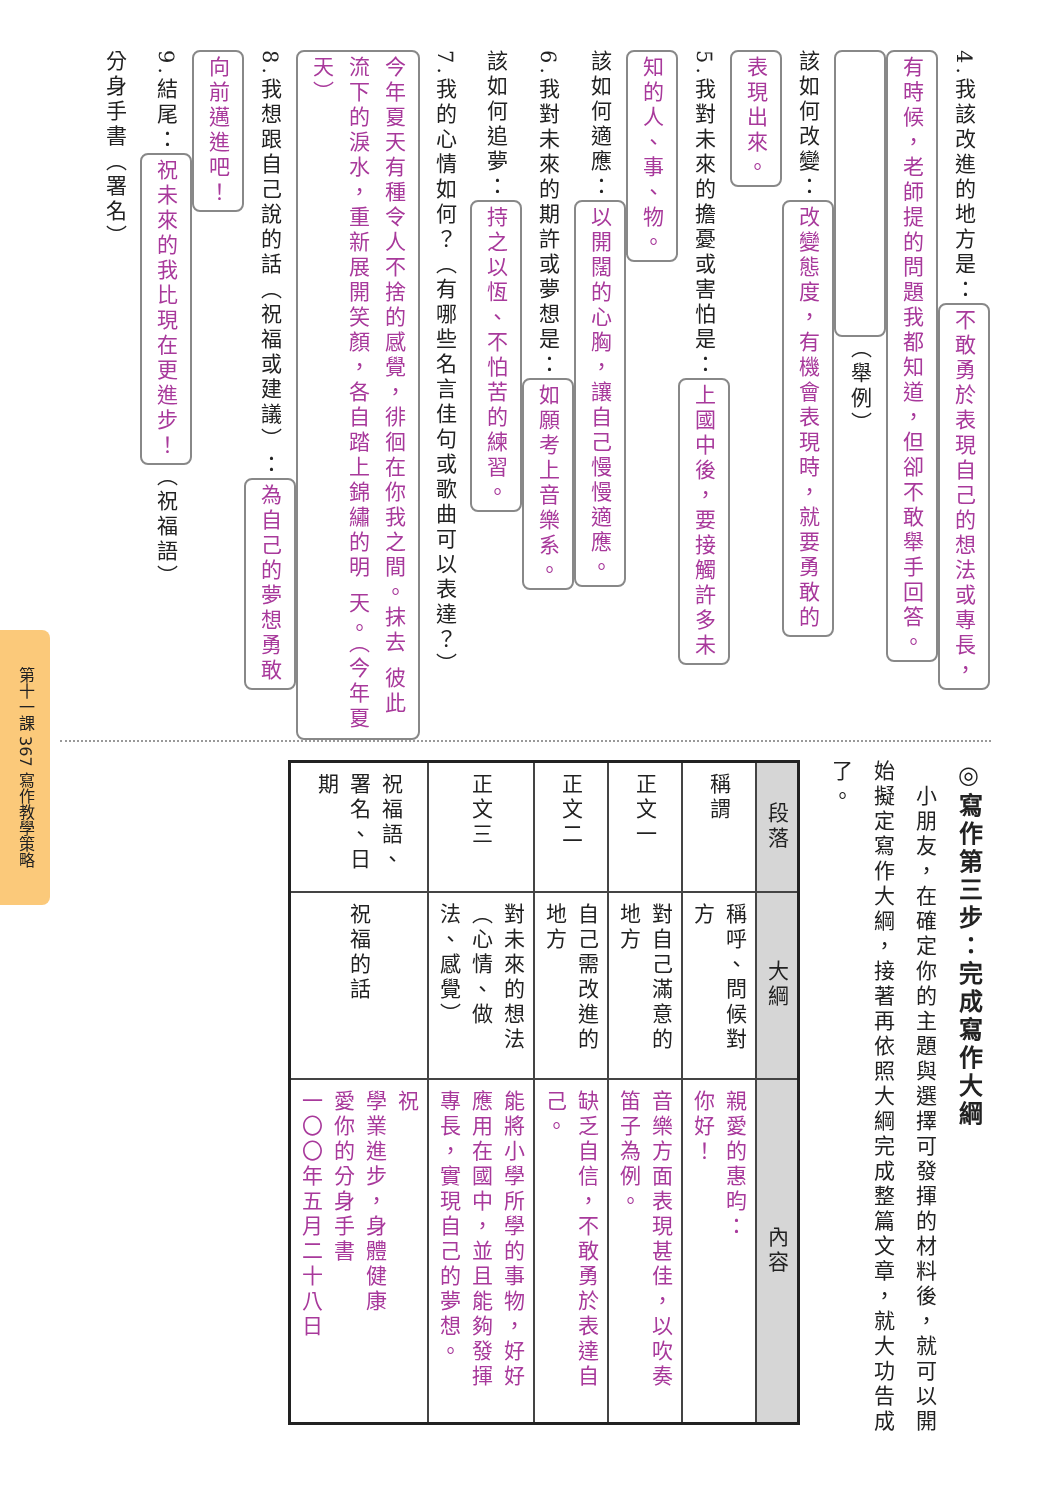4.我該改進的地方是： 不敢勇於表現自己的想法或專長，
有時候，老師提的問題我都知道，但卻不敢舉手回答。
　　　　　　　　　　　 （舉例）
該如何改變： 改變態度，有機會表現時，就要勇敢的
表現出來。
5.我對未來的擔憂或害怕是： 上國中後，要接觸許多未
知的人、事、物。
該如何適應： 以開闊的心胸，讓自己慢慢適應。
6.我對未來的期許或夢想是： 如願考上音樂系。
該如何追夢： 持之以恆、不怕苦的練習。
7.我的心情如何？（有哪些名言佳句或歌曲可以表達？）
今年夏天有種令人不捨的感覺，徘徊在你我之間。抹去 彼此流下的淚水，重新展開笑顏，各自踏上錦繡的明 天。（今年夏天）
8.我想跟自己說的話（祝福或建議）： 為自己的夢想勇敢
向前邁進吧！
9.結尾： 祝未來的我比現在更進步！ （祝福語）
分身手書（署名）
◎寫作第三步：完成寫作大綱
　小朋友，在確定你的主題與選擇可發揮的材料後，就可以開始擬定寫作大綱，接著再依照大綱完成整篇文章，就大功告成了。
| 段落 | 大綱 | 內容 |
| --- | --- | --- |
| 稱謂 | 稱呼、問候對方 | 親愛的惠昀： 你好！ |
| 正文一 | 對自己滿意的地方 | 音樂方面表現甚佳，以吹奏笛子為例。 |
| 正文二 | 自己需改進的地方 | 缺乏自信，不敢勇於表達自己。 |
| 正文三 | 對未來的想法（心情、做法、感覺） | 能將小學所學的事物，好好應用在國中，並且能夠發揮專長，實現自己的夢想。 |
| 祝福語、署名、日期 | 祝福的話 | 祝 學業進步，身體健康 愛你的分身手書 一〇〇年五月二十八日 |
第十一課 367 寫作教學策略